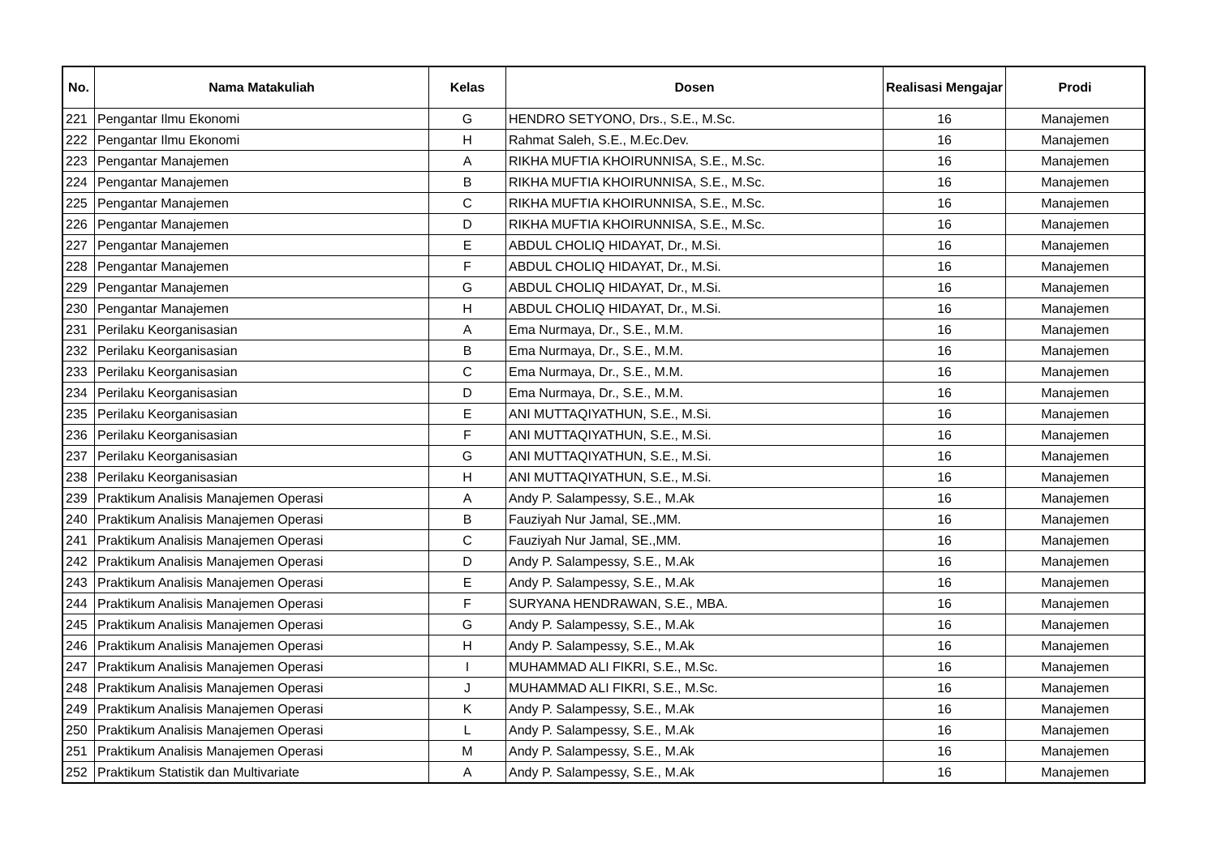| No. | Nama Matakuliah | Kelas | Dosen | Realisasi Mengajar | Prodi |
| --- | --- | --- | --- | --- | --- |
| 221 | Pengantar Ilmu Ekonomi | G | HENDRO SETYONO, Drs., S.E., M.Sc. | 16 | Manajemen |
| 222 | Pengantar Ilmu Ekonomi | H | Rahmat Saleh, S.E., M.Ec.Dev. | 16 | Manajemen |
| 223 | Pengantar Manajemen | A | RIKHA MUFTIA KHOIRUNNISA, S.E., M.Sc. | 16 | Manajemen |
| 224 | Pengantar Manajemen | B | RIKHA MUFTIA KHOIRUNNISA, S.E., M.Sc. | 16 | Manajemen |
| 225 | Pengantar Manajemen | C | RIKHA MUFTIA KHOIRUNNISA, S.E., M.Sc. | 16 | Manajemen |
| 226 | Pengantar Manajemen | D | RIKHA MUFTIA KHOIRUNNISA, S.E., M.Sc. | 16 | Manajemen |
| 227 | Pengantar Manajemen | E | ABDUL CHOLIQ HIDAYAT, Dr., M.Si. | 16 | Manajemen |
| 228 | Pengantar Manajemen | F | ABDUL CHOLIQ HIDAYAT, Dr., M.Si. | 16 | Manajemen |
| 229 | Pengantar Manajemen | G | ABDUL CHOLIQ HIDAYAT, Dr., M.Si. | 16 | Manajemen |
| 230 | Pengantar Manajemen | H | ABDUL CHOLIQ HIDAYAT, Dr., M.Si. | 16 | Manajemen |
| 231 | Perilaku Keorganisasian | A | Ema Nurmaya, Dr., S.E., M.M. | 16 | Manajemen |
| 232 | Perilaku Keorganisasian | B | Ema Nurmaya, Dr., S.E., M.M. | 16 | Manajemen |
| 233 | Perilaku Keorganisasian | C | Ema Nurmaya, Dr., S.E., M.M. | 16 | Manajemen |
| 234 | Perilaku Keorganisasian | D | Ema Nurmaya, Dr., S.E., M.M. | 16 | Manajemen |
| 235 | Perilaku Keorganisasian | E | ANI MUTTAQIYATHUN, S.E., M.Si. | 16 | Manajemen |
| 236 | Perilaku Keorganisasian | F | ANI MUTTAQIYATHUN, S.E., M.Si. | 16 | Manajemen |
| 237 | Perilaku Keorganisasian | G | ANI MUTTAQIYATHUN, S.E., M.Si. | 16 | Manajemen |
| 238 | Perilaku Keorganisasian | H | ANI MUTTAQIYATHUN, S.E., M.Si. | 16 | Manajemen |
| 239 | Praktikum Analisis Manajemen Operasi | A | Andy P. Salampessy, S.E., M.Ak | 16 | Manajemen |
| 240 | Praktikum Analisis Manajemen Operasi | B | Fauziyah Nur Jamal, SE.,MM. | 16 | Manajemen |
| 241 | Praktikum Analisis Manajemen Operasi | C | Fauziyah Nur Jamal, SE.,MM. | 16 | Manajemen |
| 242 | Praktikum Analisis Manajemen Operasi | D | Andy P. Salampessy, S.E., M.Ak | 16 | Manajemen |
| 243 | Praktikum Analisis Manajemen Operasi | E | Andy P. Salampessy, S.E., M.Ak | 16 | Manajemen |
| 244 | Praktikum Analisis Manajemen Operasi | F | SURYANA HENDRAWAN, S.E., MBA. | 16 | Manajemen |
| 245 | Praktikum Analisis Manajemen Operasi | G | Andy P. Salampessy, S.E., M.Ak | 16 | Manajemen |
| 246 | Praktikum Analisis Manajemen Operasi | H | Andy P. Salampessy, S.E., M.Ak | 16 | Manajemen |
| 247 | Praktikum Analisis Manajemen Operasi | I | MUHAMMAD ALI FIKRI, S.E., M.Sc. | 16 | Manajemen |
| 248 | Praktikum Analisis Manajemen Operasi | J | MUHAMMAD ALI FIKRI, S.E., M.Sc. | 16 | Manajemen |
| 249 | Praktikum Analisis Manajemen Operasi | K | Andy P. Salampessy, S.E., M.Ak | 16 | Manajemen |
| 250 | Praktikum Analisis Manajemen Operasi | L | Andy P. Salampessy, S.E., M.Ak | 16 | Manajemen |
| 251 | Praktikum Analisis Manajemen Operasi | M | Andy P. Salampessy, S.E., M.Ak | 16 | Manajemen |
| 252 | Praktikum Statistik dan Multivariate | A | Andy P. Salampessy, S.E., M.Ak | 16 | Manajemen |